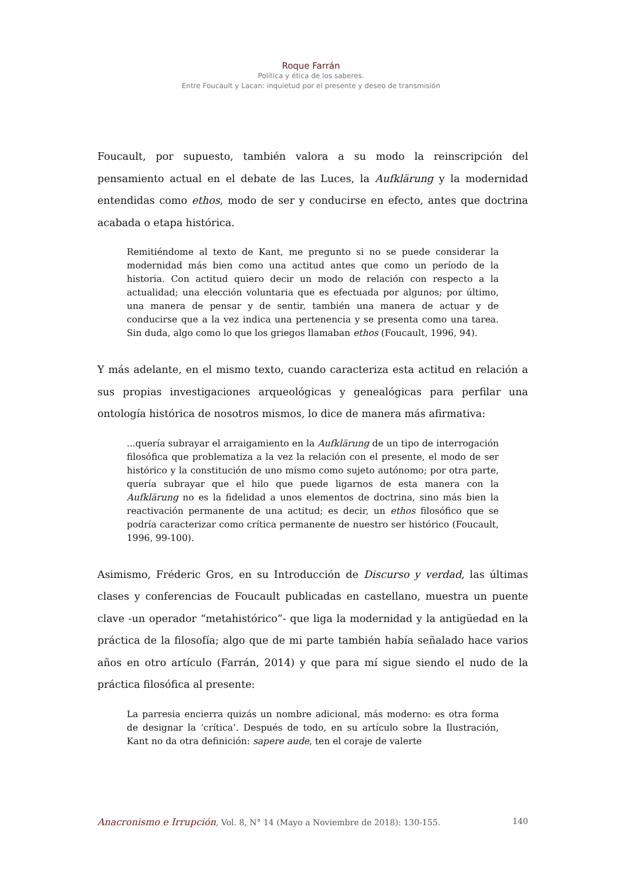Roque Farrán
Política y ética de los saberes.
Entre Foucault y Lacan: inquietud por el presente y deseo de transmisión
Foucault, por supuesto, también valora a su modo la reinscripción del pensamiento actual en el debate de las Luces, la Aufklärung y la modernidad entendidas como ethos, modo de ser y conducirse en efecto, antes que doctrina acabada o etapa histórica.
Remitiéndome al texto de Kant, me pregunto si no se puede considerar la modernidad más bien como una actitud antes que como un período de la historia. Con actitud quiero decir un modo de relación con respecto a la actualidad; una elección voluntaria que es efectuada por algunos; por último, una manera de pensar y de sentir, también una manera de actuar y de conducirse que a la vez indica una pertenencia y se presenta como una tarea. Sin duda, algo como lo que los griegos llamaban ethos (Foucault, 1996, 94).
Y más adelante, en el mismo texto, cuando caracteriza esta actitud en relación a sus propias investigaciones arqueológicas y genealógicas para perfilar una ontología histórica de nosotros mismos, lo dice de manera más afirmativa:
...quería subrayar el arraigamiento en la Aufklärung de un tipo de interrogación filosófica que problematiza a la vez la relación con el presente, el modo de ser histórico y la constitución de uno mismo como sujeto autónomo; por otra parte, quería subrayar que el hilo que puede ligarnos de esta manera con la Aufklärung no es la fidelidad a unos elementos de doctrina, sino más bien la reactivación permanente de una actitud; es decir, un ethos filosófico que se podría caracterizar como crítica permanente de nuestro ser histórico (Foucault, 1996, 99-100).
Asimismo, Fréderic Gros, en su Introducción de Discurso y verdad, las últimas clases y conferencias de Foucault publicadas en castellano, muestra un puente clave -un operador “metahistórico”- que liga la modernidad y la antigüedad en la práctica de la filosofía; algo que de mi parte también había señalado hace varios años en otro artículo (Farrán, 2014) y que para mí sigue siendo el nudo de la práctica filosófica al presente:
La parresia encierra quizás un nombre adicional, más moderno: es otra forma de designar la ‘crítica’. Después de todo, en su artículo sobre la Ilustración, Kant no da otra definición: sapere aude, ten el coraje de valerte
Anacronismo e Irrupción, Vol. 8, N° 14 (Mayo a Noviembre de 2018): 130-155. 140